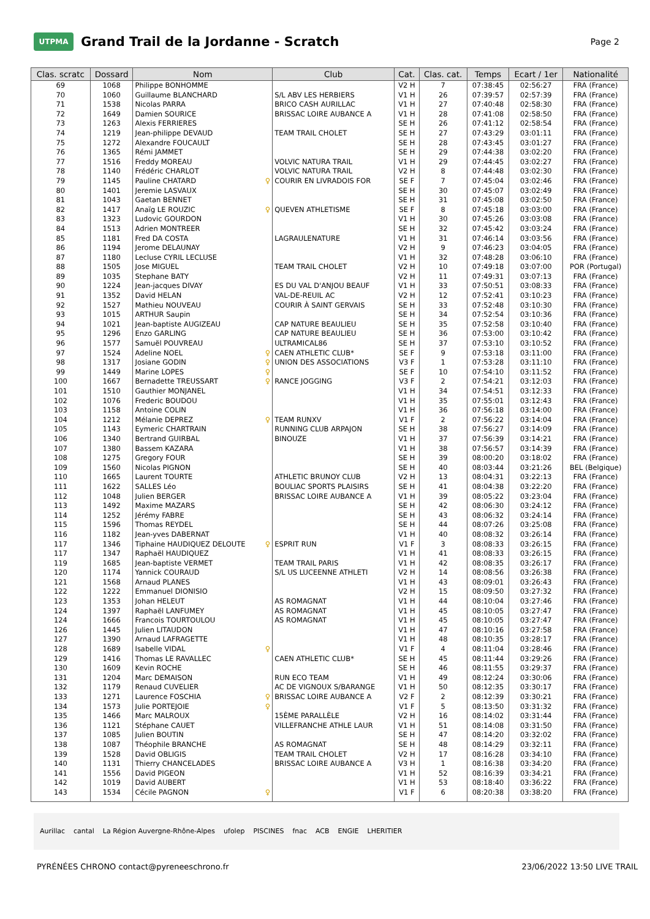UTPMA
Grand Trail de la Jordanne - Scratch
Page 2
| Clas. scratc | Dossard | Nom | Club | Cat. | Clas. cat. | Temps | Ecart / 1er | Nationalité |
| --- | --- | --- | --- | --- | --- | --- | --- | --- |
| 69 | 1068 | Philippe BONHOMME | | V2 H | 7 | 07:38:45 | 02:56:27 | FRA (France) |
| 70 | 1060 | Guillaume BLANCHARD | S/L ABV LES HERBIERS | V1 H | 26 | 07:39:57 | 02:57:39 | FRA (France) |
| 71 | 1538 | Nicolas PARRA | BRICO CASH AURILLAC | V1 H | 27 | 07:40:48 | 02:58:30 | FRA (France) |
| 72 | 1649 | Damien SOURICE | BRISSAC LOIRE AUBANCE A | V1 H | 28 | 07:41:08 | 02:58:50 | FRA (France) |
| 73 | 1263 | Alexis FERRIERES | | SE H | 26 | 07:41:12 | 02:58:54 | FRA (France) |
| 74 | 1219 | Jean-philippe DEVAUD | TEAM TRAIL CHOLET | SE H | 27 | 07:43:29 | 03:01:11 | FRA (France) |
| 75 | 1272 | Alexandre FOUCAULT | | SE H | 28 | 07:43:45 | 03:01:27 | FRA (France) |
| 76 | 1365 | Rémi JAMMET | | SE H | 29 | 07:44:38 | 03:02:20 | FRA (France) |
| 77 | 1516 | Freddy MOREAU | VOLVIC NATURA TRAIL | V1 H | 29 | 07:44:45 | 03:02:27 | FRA (France) |
| 78 | 1140 | Frédéric CHARLOT | VOLVIC NATURA TRAIL | V2 H | 8 | 07:44:48 | 03:02:30 | FRA (France) |
| 79 | 1145 | Pauline CHATARD ♀ | COURIR EN LIVRADOIS FOR | SE F | 7 | 07:45:04 | 03:02:46 | FRA (France) |
| 80 | 1401 | Jeremie LASVAUX | | SE H | 30 | 07:45:07 | 03:02:49 | FRA (France) |
| 81 | 1043 | Gaetan BENNET | | SE H | 31 | 07:45:08 | 03:02:50 | FRA (France) |
| 82 | 1417 | Anaïg LE ROUZIC ♀ | QUEVEN ATHLETISME | SE F | 8 | 07:45:18 | 03:03:00 | FRA (France) |
| 83 | 1323 | Ludovic GOURDON | | V1 H | 30 | 07:45:26 | 03:03:08 | FRA (France) |
| 84 | 1513 | Adrien MONTREER | | SE H | 32 | 07:45:42 | 03:03:24 | FRA (France) |
| 85 | 1181 | Fred DA COSTA | LAGRAULENATURE | V1 H | 31 | 07:46:14 | 03:03:56 | FRA (France) |
| 86 | 1194 | Jerome DELAUNAY | | V2 H | 9 | 07:46:23 | 03:04:05 | FRA (France) |
| 87 | 1180 | Lecluse CYRIL LECLUSE | | V1 H | 32 | 07:48:28 | 03:06:10 | FRA (France) |
| 88 | 1505 | Jose MIGUEL | TEAM TRAIL CHOLET | V2 H | 10 | 07:49:18 | 03:07:00 | POR (Portugal) |
| 89 | 1035 | Stephane BATY | | V2 H | 11 | 07:49:31 | 03:07:13 | FRA (France) |
| 90 | 1224 | Jean-jacques DIVAY | ES DU VAL D'ANJOU BEAUF | V1 H | 33 | 07:50:51 | 03:08:33 | FRA (France) |
| 91 | 1352 | David HELAN | VAL-DE-REUIL AC | V2 H | 12 | 07:52:41 | 03:10:23 | FRA (France) |
| 92 | 1527 | Mathieu NOUVEAU | COURIR À SAINT GERVAIS | SE H | 33 | 07:52:48 | 03:10:30 | FRA (France) |
| 93 | 1015 | ARTHUR Saupin | | SE H | 34 | 07:52:54 | 03:10:36 | FRA (France) |
| 94 | 1021 | Jean-baptiste AUGIZEAU | CAP NATURE BEAULIEU | SE H | 35 | 07:52:58 | 03:10:40 | FRA (France) |
| 95 | 1296 | Enzo GARLING | CAP NATURE BEAULIEU | SE H | 36 | 07:53:00 | 03:10:42 | FRA (France) |
| 96 | 1577 | Samuël POUVREAU | ULTRAMICAL86 | SE H | 37 | 07:53:10 | 03:10:52 | FRA (France) |
| 97 | 1524 | Adeline NOEL ♀ | CAEN ATHLETIC CLUB* | SE F | 9 | 07:53:18 | 03:11:00 | FRA (France) |
| 98 | 1317 | Josiane GODIN ♀ | UNION DES ASSOCIATIONS | V3 F | 1 | 07:53:28 | 03:11:10 | FRA (France) |
| 99 | 1449 | Marine LOPES ♀ | | SE F | 10 | 07:54:10 | 03:11:52 | FRA (France) |
| 100 | 1667 | Bernadette TREUSSART ♀ | RANCE JOGGING | V3 F | 2 | 07:54:21 | 03:12:03 | FRA (France) |
| 101 | 1510 | Gauthier MONJANEL | | V1 H | 34 | 07:54:51 | 03:12:33 | FRA (France) |
| 102 | 1076 | Frederic BOUDOU | | V1 H | 35 | 07:55:01 | 03:12:43 | FRA (France) |
| 103 | 1158 | Antoine COLIN | | V1 H | 36 | 07:56:18 | 03:14:00 | FRA (France) |
| 104 | 1212 | Mélanie DEPREZ ♀ | TEAM RUNXV | V1 F | 2 | 07:56:22 | 03:14:04 | FRA (France) |
| 105 | 1143 | Eymeric CHARTRAIN | RUNNING CLUB ARPAJON | SE H | 38 | 07:56:27 | 03:14:09 | FRA (France) |
| 106 | 1340 | Bertrand GUIRBAL | BINOUZE | V1 H | 37 | 07:56:39 | 03:14:21 | FRA (France) |
| 107 | 1380 | Bassem KAZARA | | V1 H | 38 | 07:56:57 | 03:14:39 | FRA (France) |
| 108 | 1275 | Gregory FOUR | | SE H | 39 | 08:00:20 | 03:18:02 | FRA (France) |
| 109 | 1560 | Nicolas PIGNON | | SE H | 40 | 08:03:44 | 03:21:26 | BEL (Belgique) |
| 110 | 1665 | Laurent TOURTE | ATHLETIC BRUNOY CLUB | V2 H | 13 | 08:04:31 | 03:22:13 | FRA (France) |
| 111 | 1622 | SALLES Léo | BOULIAC SPORTS PLAISIRS | SE H | 41 | 08:04:38 | 03:22:20 | FRA (France) |
| 112 | 1048 | Julien BERGER | BRISSAC LOIRE AUBANCE A | V1 H | 39 | 08:05:22 | 03:23:04 | FRA (France) |
| 113 | 1492 | Maxime MAZARS | | SE H | 42 | 08:06:30 | 03:24:12 | FRA (France) |
| 114 | 1252 | Jérémy FABRE | | SE H | 43 | 08:06:32 | 03:24:14 | FRA (France) |
| 115 | 1596 | Thomas REYDEL | | SE H | 44 | 08:07:26 | 03:25:08 | FRA (France) |
| 116 | 1182 | Jean-yves DABERNAT | | V1 H | 40 | 08:08:32 | 03:26:14 | FRA (France) |
| 117 | 1346 | Tiphaine HAUDIQUEZ DELOUTE ♀ | ESPRIT RUN | V1 F | 3 | 08:08:33 | 03:26:15 | FRA (France) |
| 117 | 1347 | Raphaël HAUDIQUEZ | | V1 H | 41 | 08:08:33 | 03:26:15 | FRA (France) |
| 119 | 1685 | Jean-baptiste VERMET | TEAM TRAIL PARIS | V1 H | 42 | 08:08:35 | 03:26:17 | FRA (France) |
| 120 | 1174 | Yannick COURAUD | S/L US LUCEENNE ATHLETI | V2 H | 14 | 08:08:56 | 03:26:38 | FRA (France) |
| 121 | 1568 | Arnaud PLANES | | V1 H | 43 | 08:09:01 | 03:26:43 | FRA (France) |
| 122 | 1222 | Emmanuel DIONISIO | | V2 H | 15 | 08:09:50 | 03:27:32 | FRA (France) |
| 123 | 1353 | Johan HELEUT | AS ROMAGNAT | V1 H | 44 | 08:10:04 | 03:27:46 | FRA (France) |
| 124 | 1397 | Raphaël LANFUMEY | AS ROMAGNAT | V1 H | 45 | 08:10:05 | 03:27:47 | FRA (France) |
| 124 | 1666 | Francois TOURTOULOU | AS ROMAGNAT | V1 H | 45 | 08:10:05 | 03:27:47 | FRA (France) |
| 126 | 1445 | Julien LITAUDON | | V1 H | 47 | 08:10:16 | 03:27:58 | FRA (France) |
| 127 | 1390 | Arnaud LAFRAGETTE | | V1 H | 48 | 08:10:35 | 03:28:17 | FRA (France) |
| 128 | 1689 | Isabelle VIDAL ♀ | | V1 F | 4 | 08:11:04 | 03:28:46 | FRA (France) |
| 129 | 1416 | Thomas LE RAVALLEC | CAEN ATHLETIC CLUB* | SE H | 45 | 08:11:44 | 03:29:26 | FRA (France) |
| 130 | 1609 | Kevin ROCHE | | SE H | 46 | 08:11:55 | 03:29:37 | FRA (France) |
| 131 | 1204 | Marc DEMAISON | RUN ECO TEAM | V1 H | 49 | 08:12:24 | 03:30:06 | FRA (France) |
| 132 | 1179 | Renaud CUVELIER | AC DE VIGNOUX S/BARANGE | V1 H | 50 | 08:12:35 | 03:30:17 | FRA (France) |
| 133 | 1271 | Laurence FOSCHIA ♀ | BRISSAC LOIRE AUBANCE A | V2 F | 2 | 08:12:39 | 03:30:21 | FRA (France) |
| 134 | 1573 | Julie PORTEJOIE ♀ | | V1 F | 5 | 08:13:50 | 03:31:32 | FRA (France) |
| 135 | 1466 | Marc MALROUX | 15ÈME PARALLÈLE | V2 H | 16 | 08:14:02 | 03:31:44 | FRA (France) |
| 136 | 1121 | Stéphane CAUET | VILLEFRANCHE ATHLE LAUR | V1 H | 51 | 08:14:08 | 03:31:50 | FRA (France) |
| 137 | 1085 | Julien BOUTIN | | SE H | 47 | 08:14:20 | 03:32:02 | FRA (France) |
| 138 | 1087 | Théophile BRANCHE | AS ROMAGNAT | SE H | 48 | 08:14:29 | 03:32:11 | FRA (France) |
| 139 | 1528 | David OBLIGIS | TEAM TRAIL CHOLET | V2 H | 17 | 08:16:28 | 03:34:10 | FRA (France) |
| 140 | 1131 | Thierry CHANCELADES | BRISSAC LOIRE AUBANCE A | V3 H | 1 | 08:16:38 | 03:34:20 | FRA (France) |
| 141 | 1556 | David PIGEON | | V1 H | 52 | 08:16:39 | 03:34:21 | FRA (France) |
| 142 | 1019 | David AUBERT | | V1 H | 53 | 08:18:40 | 03:36:22 | FRA (France) |
| 143 | 1534 | Cécile PAGNON ♀ | | V1 F | 6 | 08:20:38 | 03:38:20 | FRA (France) |
Aurillac cantal La Région Auvergne-Rhône-Alpes ufolep PISCINES fnac ACB ENGIE LHERITIER
PYRÉNÉES CHRONO contact@pyreneeschrono.fr 23/06/2022 13:50 LIVE TRAIL